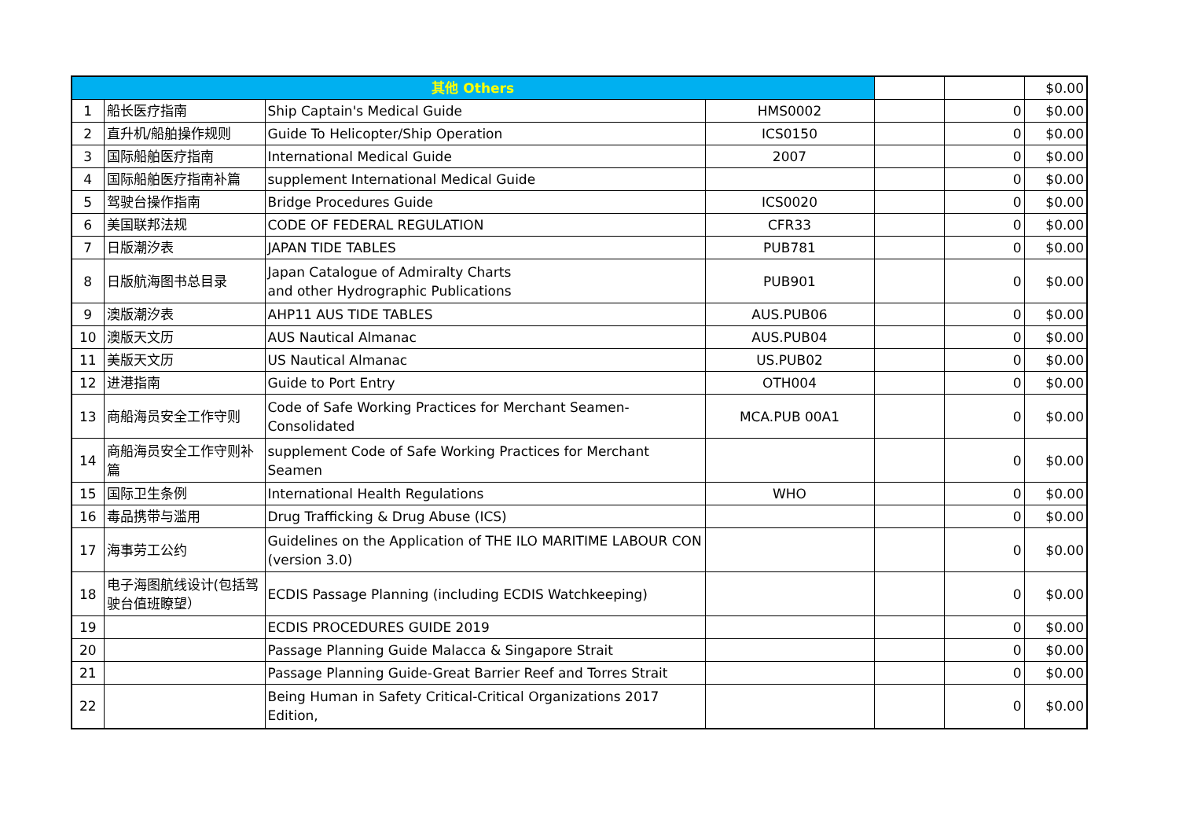| 其他 Others | | | | | | $0.00 |
| 1 | 船长医疗指南 | Ship Captain's Medical Guide | HMS0002 | | 0 | $0.00 |
| 2 | 直升机/船舶操作规则 | Guide To Helicopter/Ship Operation | ICS0150 | | 0 | $0.00 |
| 3 | 国际船舶医疗指南 | International Medical Guide | 2007 | | 0 | $0.00 |
| 4 | 国际船舶医疗指南补篇 | supplement International Medical Guide | | | 0 | $0.00 |
| 5 | 驾驶台操作指南 | Bridge Procedures Guide | ICS0020 | | 0 | $0.00 |
| 6 | 美国联邦法规 | CODE OF FEDERAL REGULATION | CFR33 | | 0 | $0.00 |
| 7 | 日版潮汐表 | JAPAN TIDE TABLES | PUB781 | | 0 | $0.00 |
| 8 | 日版航海图书总目录 | Japan Catalogue of Admiralty Charts and other Hydrographic Publications | PUB901 | | 0 | $0.00 |
| 9 | 澳版潮汐表 | AHP11 AUS TIDE TABLES | AUS.PUB06 | | 0 | $0.00 |
| 10 | 澳版天文历 | AUS Nautical Almanac | AUS.PUB04 | | 0 | $0.00 |
| 11 | 美版天文历 | US Nautical Almanac | US.PUB02 | | 0 | $0.00 |
| 12 | 进港指南 | Guide to Port Entry | OTH004 | | 0 | $0.00 |
| 13 | 商船海员安全工作守则 | Code of Safe Working Practices for Merchant Seamen-Consolidated | MCA.PUB 00A1 | | 0 | $0.00 |
| 14 | 商船海员安全工作守则补篇 | supplement Code of Safe Working Practices for Merchant Seamen | | | 0 | $0.00 |
| 15 | 国际卫生条例 | International Health Regulations | WHO | | 0 | $0.00 |
| 16 | 毒品携带与滥用 | Drug Trafficking & Drug Abuse (ICS) | | | 0 | $0.00 |
| 17 | 海事劳工公约 | Guidelines on the Application of THE ILO MARITIME LABOUR CON (version 3.0) | | | 0 | $0.00 |
| 18 | 电子海图航线设计(包括驾驶台值班瞭望） | ECDIS Passage Planning (including ECDIS Watchkeeping) | | | 0 | $0.00 |
| 19 | | ECDIS PROCEDURES GUIDE 2019 | | | 0 | $0.00 |
| 20 | | Passage Planning Guide Malacca & Singapore Strait | | | 0 | $0.00 |
| 21 | | Passage Planning Guide-Great Barrier Reef and Torres Strait | | | 0 | $0.00 |
| 22 | | Being Human in Safety Critical-Critical Organizations 2017 Edition, | | | 0 | $0.00 |